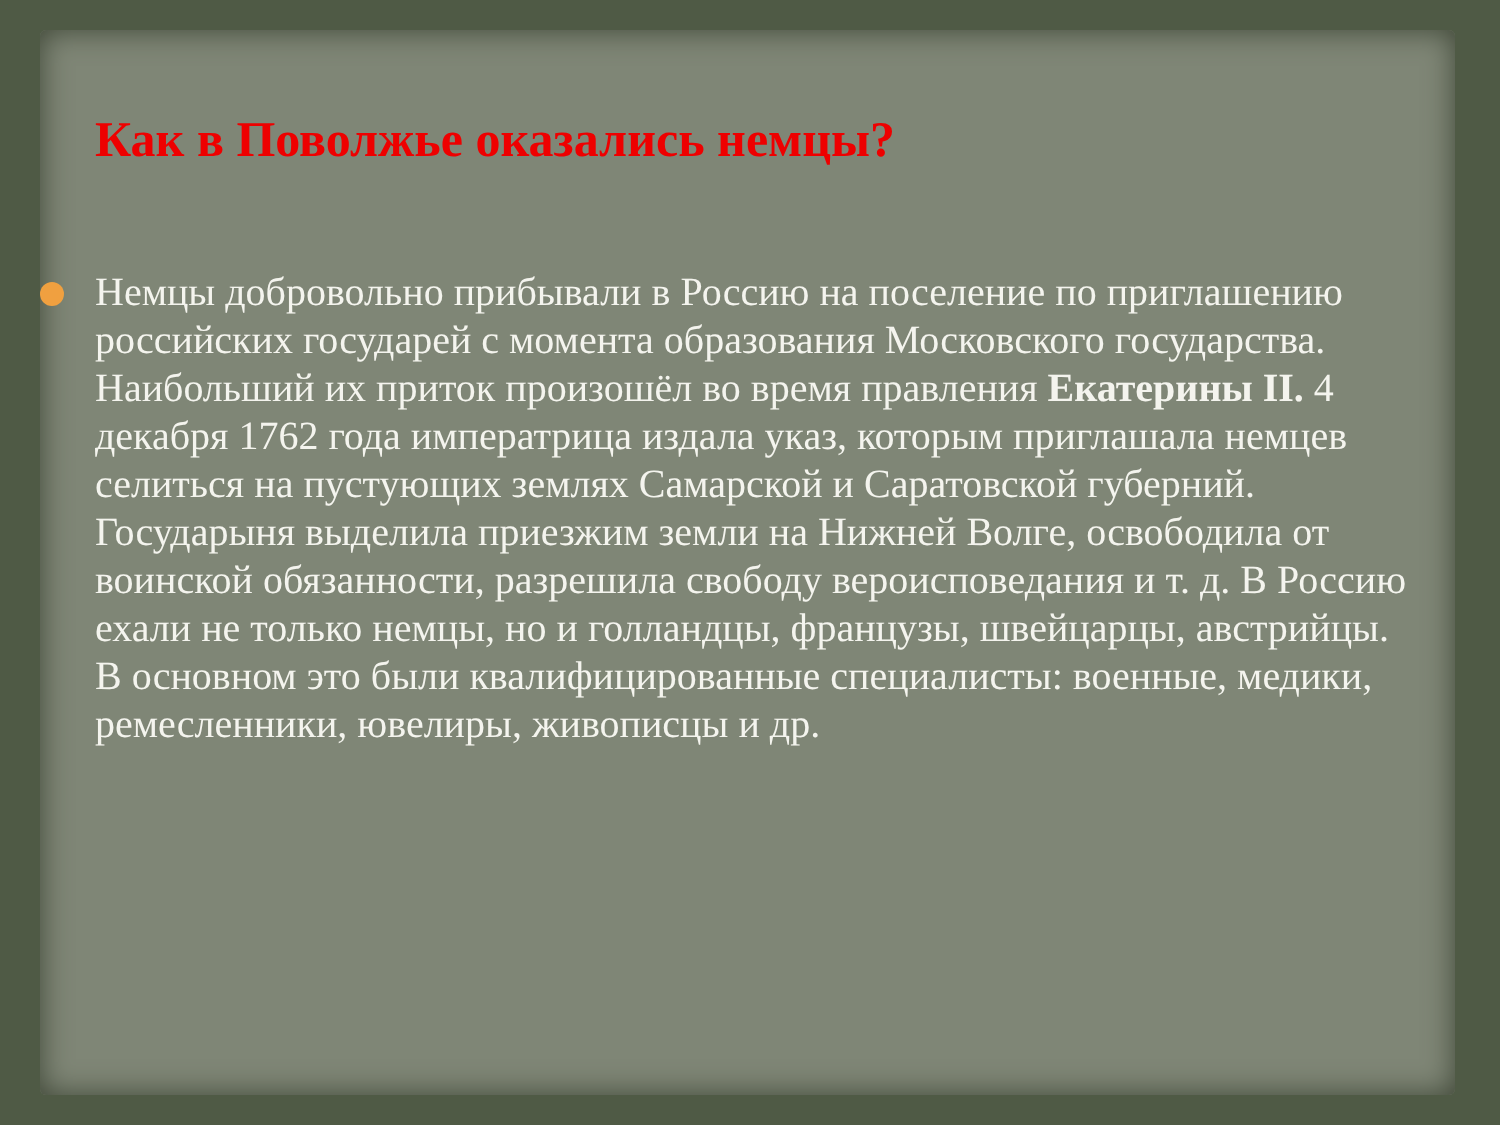Как в Поволжье оказались немцы?
Немцы добровольно прибывали в Россию на поселение по приглашению российских государей с момента образования Московского государства. Наибольший их приток произошёл во время правления Екатерины II. 4 декабря 1762 года императрица издала указ, которым приглашала немцев селиться на пустующих землях Самарской и Саратовской губерний. Государыня выделила приезжим земли на Нижней Волге, освободила от воинской обязанности, разрешила свободу вероисповедания и т. д. В Россию ехали не только немцы, но и голландцы, французы, швейцарцы, австрийцы. В основном это были квалифицированные специалисты: военные, медики, ремесленники, ювелиры, живописцы и др.